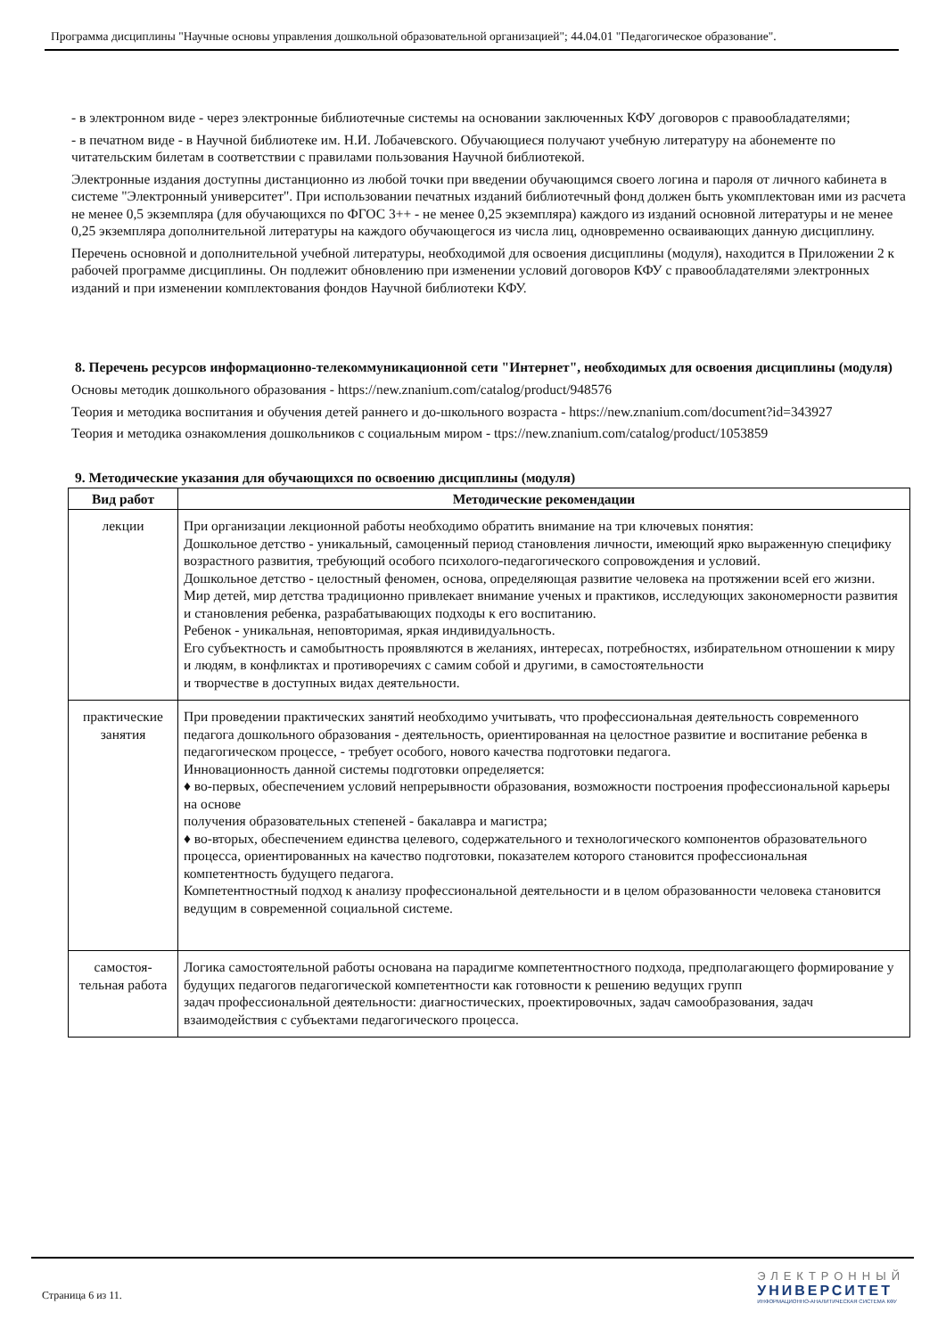Программа дисциплины "Научные основы управления дошкольной образовательной организацией"; 44.04.01 "Педагогическое образование".
- в электронном виде - через электронные библиотечные системы на основании заключенных КФУ договоров с правообладателями;
- в печатном виде - в Научной библиотеке им. Н.И. Лобачевского. Обучающиеся получают учебную литературу на абонементе по читательским билетам в соответствии с правилами пользования Научной библиотекой.
Электронные издания доступны дистанционно из любой точки при введении обучающимся своего логина и пароля от личного кабинета в системе "Электронный университет". При использовании печатных изданий библиотечный фонд должен быть укомплектован ими из расчета не менее 0,5 экземпляра (для обучающихся по ФГОС 3++ - не менее 0,25 экземпляра) каждого из изданий основной литературы и не менее 0,25 экземпляра дополнительной литературы на каждого обучающегося из числа лиц, одновременно осваивающих данную дисциплину.
Перечень основной и дополнительной учебной литературы, необходимой для освоения дисциплины (модуля), находится в Приложении 2 к рабочей программе дисциплины. Он подлежит обновлению при изменении условий договоров КФУ с правообладателями электронных изданий и при изменении комплектования фондов Научной библиотеки КФУ.
8. Перечень ресурсов информационно-телекоммуникационной сети "Интернет", необходимых для освоения дисциплины (модуля)
Основы методик дошкольного образования - https://new.znanium.com/catalog/product/948576
Теория и методика воспитания и обучения детей раннего и до-школьного возраста - https://new.znanium.com/document?id=343927
Теория и методика ознакомления дошкольников с социальным миром - ttps://new.znanium.com/catalog/product/1053859
9. Методические указания для обучающихся по освоению дисциплины (модуля)
| Вид работ | Методические рекомендации |
| --- | --- |
| лекции | При организации лекционной работы необходимо обратить внимание на три ключевых понятия: Дошкольное детство - уникальный, самоценный период становления личности, имеющий ярко выраженную специфику возрастного развития, требующий особого психолого-педагогического сопровождения и условий. Дошкольное детство - целостный феномен, основа, определяющая развитие человека на протяжении всей его жизни. Мир детей, мир детства традиционно привлекает внимание ученых и практиков, исследующих закономерности развития и становления ребенка, разрабатывающих подходы к его воспитанию. Ребенок - уникальная, неповторимая, яркая индивидуальность. Его субъектность и самобытность проявляются в желаниях, интересах, потребностях, избирательном отношении к миру и людям, в конфликтах и противоречиях с самим собой и другими, в самостоятельности и творчестве в доступных видах деятельности. |
| практические занятия | При проведении практических занятий необходимо учитывать, что профессиональная деятельность современного педагога дошкольного образования - деятельность, ориентированная на целостное развитие и воспитание ребенка в педагогическом процессе, - требует особого, нового качества подготовки педагога. Инновационность данной системы подготовки определяется: ♦ во-первых, обеспечением условий непрерывности образования, возможности построения профессиональной карьеры на основе получения образовательных степеней - бакалавра и магистра; ♦ во-вторых, обеспечением единства целевого, содержательного и технологического компонентов образовательного процесса, ориентированных на качество подготовки, показателем которого становится профессиональная компетентность будущего педагога. Компетентностный подход к анализу профессиональной деятельности и в целом образованности человека становится ведущим в современной социальной системе. |
| самостоя-тельная работа | Логика самостоятельной работы основана на парадигме компетентностного подхода, предполагающего формирование у будущих педагогов педагогической компетентности как готовности к решению ведущих групп задач профессиональной деятельности: диагностических, проектировочных, задач самообразования, задач взаимодействия с субъектами педагогического процесса. |
Страница 6 из 11.
ЭЛЕКТРОННЫЙ
УНИВЕРСИТЕТ
ИНФОРМАЦИОННО-АНАЛИТИЧЕСКАЯ СИСТЕМА КФУ